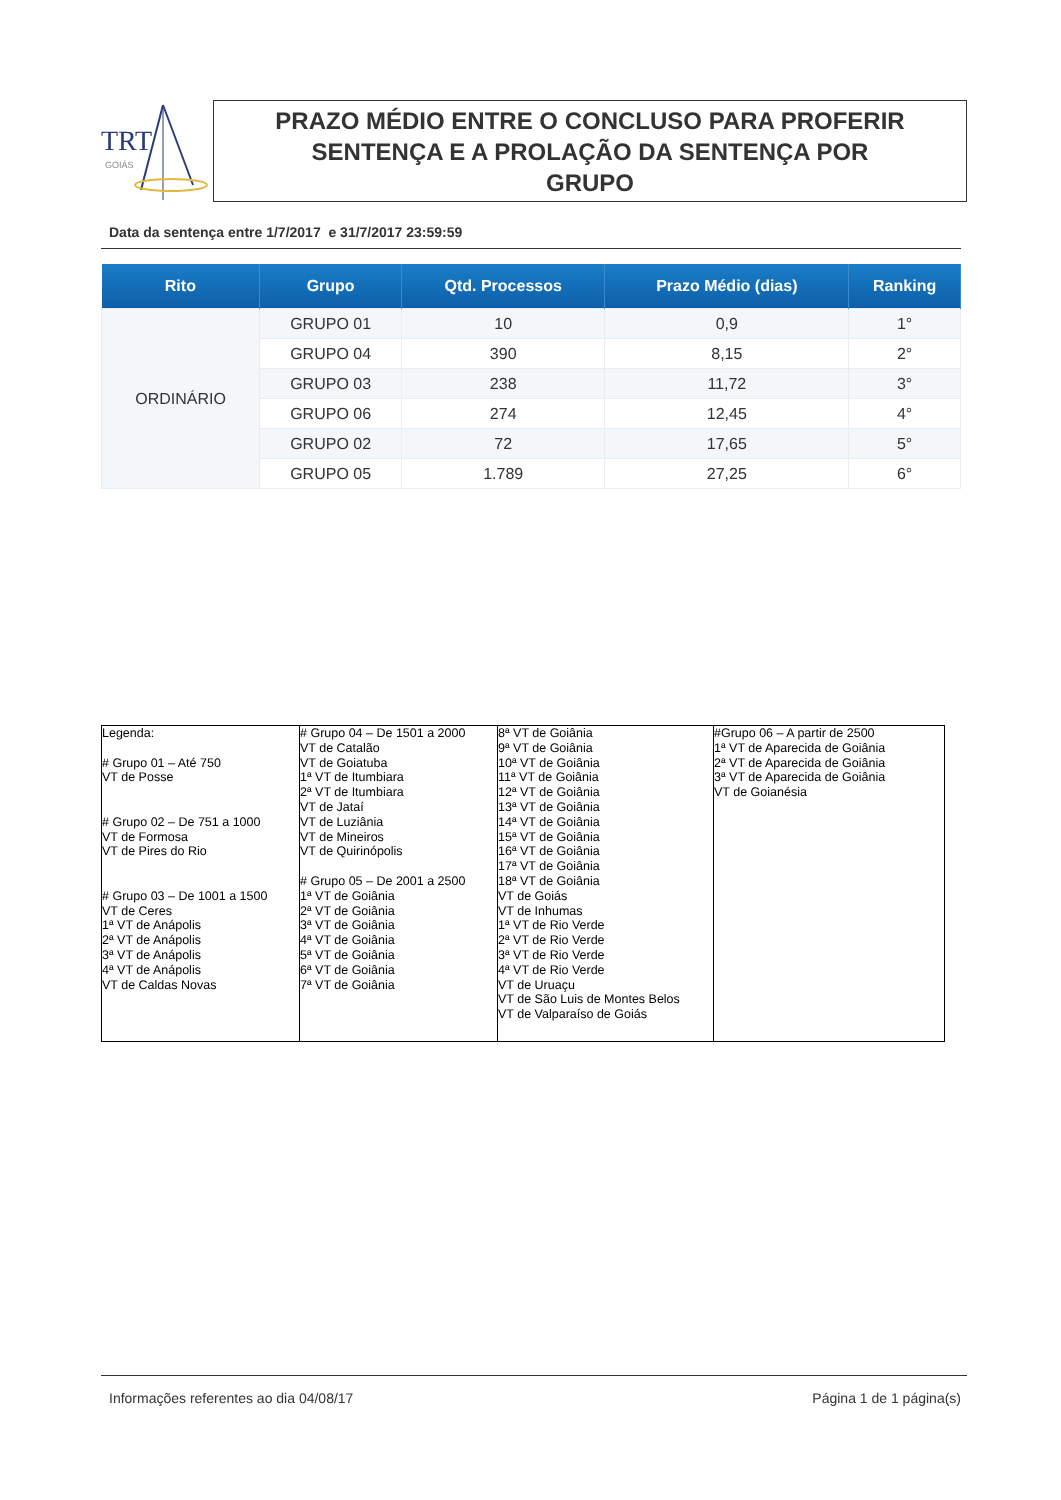TRT
GOIÁS
PRAZO MÉDIO ENTRE O CONCLUSO PARA PROFERIR
SENTENÇA E A PROLAÇÃO DA SENTENÇA POR
GRUPO
Data da sentença entre 1/7/2017 e 31/7/2017 23:59:59
| Rito | Grupo | Qtd. Processos | Prazo Médio (dias) | Ranking |
| --- | --- | --- | --- | --- |
| ORDINÁRIO | GRUPO 01 | 10 | 0,9 | 1° |
| | GRUPO 04 | 390 | 8,15 | 2° |
| | GRUPO 03 | 238 | 11,72 | 3° |
| | GRUPO 06 | 274 | 12,45 | 4° |
| | GRUPO 02 | 72 | 17,65 | 5° |
| | GRUPO 05 | 1.789 | 27,25 | 6° |
| Legenda: # Grupo 01 – Até 750 VT de Posse # Grupo 02 – De 751 a 1000 VT de Formosa VT de Pires do Rio # Grupo 03 – De 1001 a 1500 VT de Ceres 1ª VT de Anápolis 2ª VT de Anápolis 3ª VT de Anápolis 4ª VT de Anápolis VT de Caldas Novas | # Grupo 04 – De 1501 a 2000 VT de Catalão VT de Goiatuba 1ª VT de Itumbiara 2ª VT de Itumbiara VT de Jataí VT de Luziânia VT de Mineiros VT de Quirinópolis # Grupo 05 – De 2001 a 2500 1ª VT de Goiânia 2ª VT de Goiânia 3ª VT de Goiânia 4ª VT de Goiânia 5ª VT de Goiânia 6ª VT de Goiânia 7ª VT de Goiânia | 8ª VT de Goiânia 9ª VT de Goiânia 10ª VT de Goiânia 11ª VT de Goiânia 12ª VT de Goiânia 13ª VT de Goiânia 14ª VT de Goiânia 15ª VT de Goiânia 16ª VT de Goiânia 17ª VT de Goiânia 18ª VT de Goiânia VT de Goiás VT de Inhumas 1ª VT de Rio Verde 2ª VT de Rio Verde 3ª VT de Rio Verde 4ª VT de Rio Verde VT de Uruaçu VT de São Luis de Montes Belos VT de Valparaíso de Goiás | #Grupo 06 – A partir de 2500 1ª VT de Aparecida de Goiânia 2ª VT de Aparecida de Goiânia 3ª VT de Aparecida de Goiânia VT de Goianésia |
Informações referentes ao dia 04/08/17 Página 1 de 1 página(s)